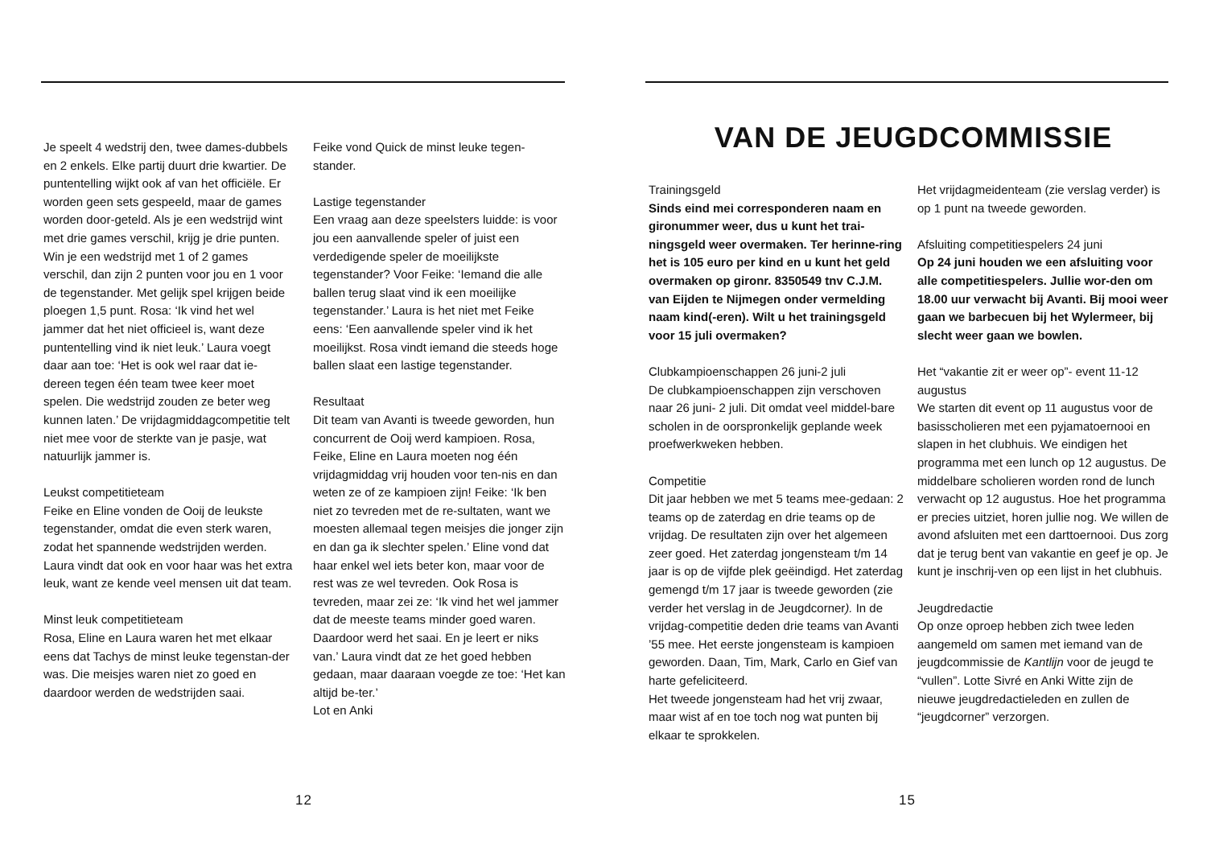Je speelt 4 wedstrij den, twee dames-dubbels en 2 enkels. Elke partij duurt drie kwartier. De puntentelling wijkt ook af van het officiële. Er worden geen sets gespeeld, maar de games worden door-geteld. Als je een wedstrijd wint met drie games verschil, krijg je drie punten. Win je een wedstrijd met 1 of 2 games verschil, dan zijn 2 punten voor jou en 1 voor de tegenstander. Met gelijk spel krijgen beide ploegen 1,5 punt. Rosa: ‘Ik vind het wel jammer dat het niet officieel is, want deze puntentelling vind ik niet leuk.’ Laura voegt daar aan toe: ‘Het is ook wel raar dat ie-dereen tegen één team twee keer moet spelen. Die wedstrijd zouden ze beter weg kunnen laten.’ De vrijdagmiddagcompetitie telt niet mee voor de sterkte van je pasje, wat natuurlijk jammer is.
Leukst competitieteam
Feike en Eline vonden de Ooij de leukste tegenstander, omdat die even sterk waren, zodat het spannende wedstrijden werden. Laura vindt dat ook en voor haar was het extra leuk, want ze kende veel mensen uit dat team.
Minst leuk competitieteam
Rosa, Eline en Laura waren het met elkaar eens dat Tachys de minst leuke tegenstan-der was. Die meisjes waren niet zo goed en daardoor werden de wedstrijden saai.
Feike vond Quick de minst leuke tegen-stander.
Lastige tegenstander
Een vraag aan deze speelsters luidde: is voor jou een aanvallende speler of juist een verdedigende speler de moeilijkste tegenstander? Voor Feike: ‘Iemand die alle ballen terug slaat vind ik een moeilijke tegenstander.’ Laura is het niet met Feike eens: ‘Een aanvallende speler vind ik het moeilijkst. Rosa vindt iemand die steeds hoge ballen slaat een lastige tegenstander.
Resultaat
Dit team van Avanti is tweede geworden, hun concurrent de Ooij werd kampioen. Rosa, Feike, Eline en Laura moeten nog één vrijdagmiddag vrij houden voor ten-nis en dan weten ze of ze kampioen zijn! Feike: ‘Ik ben niet zo tevreden met de re-sultaten, want we moesten allemaal tegen meisjes die jonger zijn en dan ga ik slechter spelen.’ Eline vond dat haar enkel wel iets beter kon, maar voor de rest was ze wel tevreden. Ook Rosa is tevreden, maar zei ze: ‘Ik vind het wel jammer dat de meeste teams minder goed waren. Daardoor werd het saai. En je leert er niks van.’ Laura vindt dat ze het goed hebben gedaan, maar daaraan voegde ze toe: ‘Het kan altijd be-ter.’
Lot en Anki
12
VAN DE JEUGDCOMMISSIE
Trainingsgeld
Sinds eind mei corresponderen naam en gironummer weer, dus u kunt het trai-ningsgeld weer overmaken. Ter herinne-ring het is 105 euro per kind en u kunt het geld overmaken op gironr. 8350549 tnv C.J.M. van Eijden te Nijmegen onder vermelding naam kind(-eren). Wilt u het trainingsgeld voor 15 juli overmaken?
Clubkampioenschappen 26 juni-2 juli
De clubkampioenschappen zijn verschoven naar 26 juni- 2 juli. Dit omdat veel middel-bare scholen in de oorspronkelijk geplande week proefwerkweken hebben.
Competitie
Dit jaar hebben we met 5 teams mee-gedaan: 2 teams op de zaterdag en drie teams op de vrijdag. De resultaten zijn over het algemeen zeer goed. Het zaterdag jongensteam t/m 14 jaar is op de vijfde plek geëindigd. Het zaterdag gemengd t/m 17 jaar is tweede geworden (zie verder het verslag in de Jeugdcorner). In de vrijdag-competitie deden drie teams van Avanti ’55 mee. Het eerste jongensteam is kampioen geworden. Daan, Tim, Mark, Carlo en Gief van harte gefeliciteerd.
Het tweede jongensteam had het vrij zwaar, maar wist af en toe toch nog wat punten bij elkaar te sprokkelen.
Het vrijdagmeidenteam (zie verslag verder) is op 1 punt na tweede geworden.
Afsluiting competitiespelers 24 juni
Op 24 juni houden we een afsluiting voor alle competitiespelers. Jullie wor-den om 18.00 uur verwacht bij Avanti. Bij mooi weer gaan we barbecuen bij het Wylermeer, bij slecht weer gaan we bowlen.
Het “vakantie zit er weer op”- event 11-12 augustus
We starten dit event op 11 augustus voor de basisscholieren met een pyjamatoernooi en slapen in het clubhuis. We eindigen het programma met een lunch op 12 augustus. De middelbare scholieren worden rond de lunch verwacht op 12 augustus. Hoe het programma er precies uitziet, horen jullie nog. We willen de avond afsluiten met een darttoernooi. Dus zorg dat je terug bent van vakantie en geef je op. Je kunt je inschrij-ven op een lijst in het clubhuis.
Jeugdredactie
Op onze oproep hebben zich twee leden aangemeld om samen met iemand van de jeugdcommissie de Kantlijn voor de jeugd te “vullen”. Lotte Sivré en Anki Witte zijn de nieuwe jeugdredactieleden en zullen de “jeugdcorner” verzorgen.
15